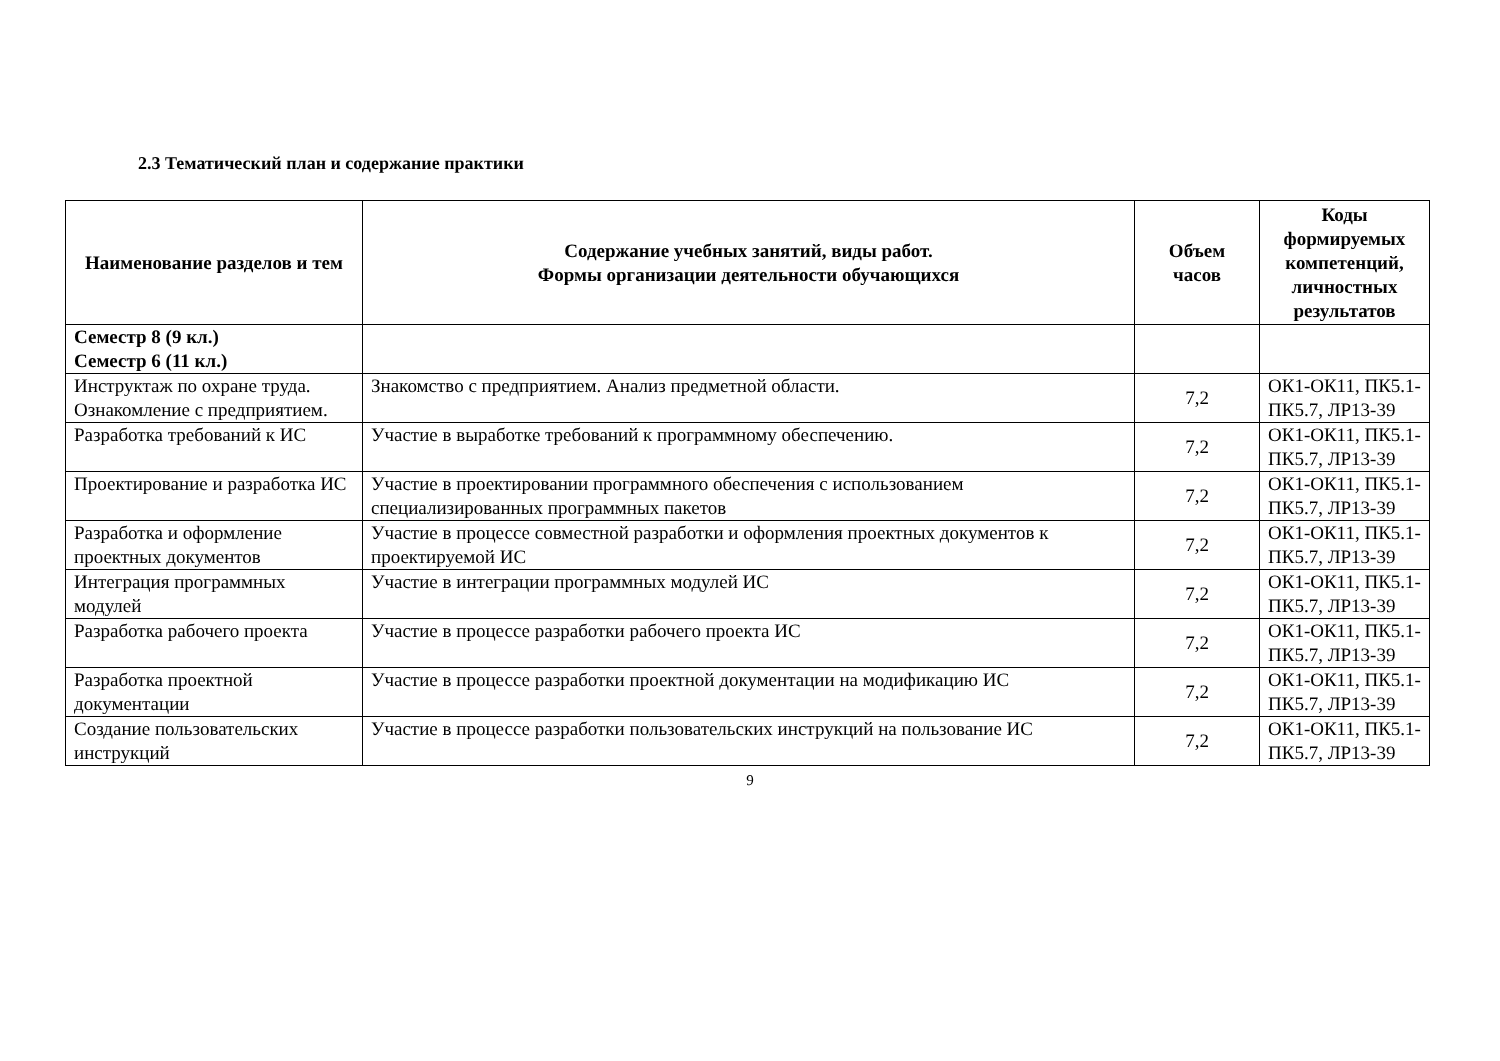2.3 Тематический план и содержание практики
| Наименование разделов и тем | Содержание учебных занятий, виды работ. Формы организации деятельности обучающихся | Объем часов | Коды формируемых компетенций, личностных результатов |
| --- | --- | --- | --- |
| Семестр 8 (9 кл.) Семестр 6 (11 кл.) | | | |
| Инструктаж по охране труда. Ознакомление с предприятием. | Знакомство с предприятием. Анализ предметной области. | 7,2 | ОК1-ОК11, ПК5.1-ПК5.7, ЛР13-39 |
| Разработка требований к ИС | Участие в выработке требований к программному обеспечению. | 7,2 | ОК1-ОК11, ПК5.1-ПК5.7, ЛР13-39 |
| Проектирование и разработка ИС | Участие в проектировании программного обеспечения с использованием специализированных программных пакетов | 7,2 | ОК1-ОК11, ПК5.1-ПК5.7, ЛР13-39 |
| Разработка и оформление проектных документов | Участие в процессе совместной разработки и оформления проектных документов к проектируемой ИС | 7,2 | ОК1-ОК11, ПК5.1-ПК5.7, ЛР13-39 |
| Интеграция программных модулей | Участие в интеграции программных модулей ИС | 7,2 | ОК1-ОК11, ПК5.1-ПК5.7, ЛР13-39 |
| Разработка рабочего проекта | Участие в процессе разработки рабочего проекта ИС | 7,2 | ОК1-ОК11, ПК5.1-ПК5.7, ЛР13-39 |
| Разработка проектной документации | Участие в процессе разработки проектной документации на модификацию ИС | 7,2 | ОК1-ОК11, ПК5.1-ПК5.7, ЛР13-39 |
| Создание пользовательских инструкций | Участие в процессе разработки пользовательских инструкций на пользование ИС | 7,2 | ОК1-ОК11, ПК5.1-ПК5.7, ЛР13-39 |
9